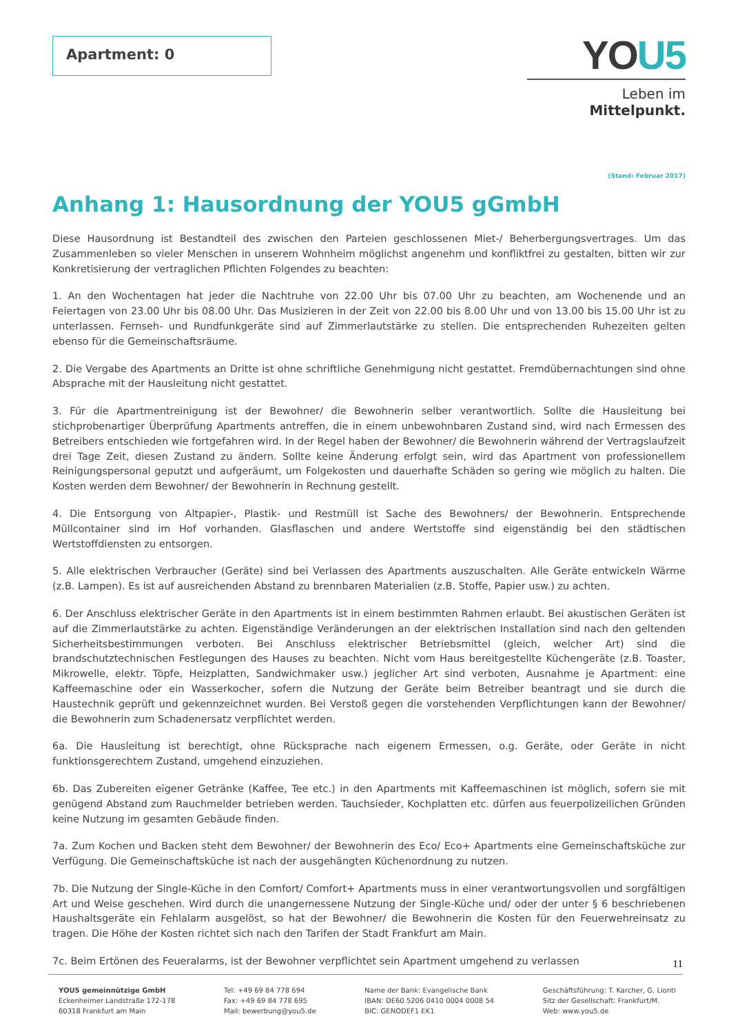Apartment: 0
YOU5
Leben im Mittelpunkt.
(Stand: Februar 2017)
Anhang 1: Hausordnung der YOU5 gGmbH
Diese Hausordnung ist Bestandteil des zwischen den Parteien geschlossenen Miet-/ Beherbergungsvertrages. Um das Zusammenleben so vieler Menschen in unserem Wohnheim möglichst angenehm und konfliktfrei zu gestalten, bitten wir zur Konkretisierung der vertraglichen Pflichten Folgendes zu beachten:
1. An den Wochentagen hat jeder die Nachtruhe von 22.00 Uhr bis 07.00 Uhr zu beachten, am Wochenende und an Feiertagen von 23.00 Uhr bis 08.00 Uhr. Das Musizieren in der Zeit von 22.00 bis 8.00 Uhr und von 13.00 bis 15.00 Uhr ist zu unterlassen. Fernseh- und Rundfunkgeräte sind auf Zimmerlautstärke zu stellen. Die entsprechenden Ruhezeiten gelten ebenso für die Gemeinschaftsräume.
2. Die Vergabe des Apartments an Dritte ist ohne schriftliche Genehmigung nicht gestattet. Fremdübernachtungen sind ohne Absprache mit der Hausleitung nicht gestattet.
3. Für die Apartmentreinigung ist der Bewohner/ die Bewohnerin selber verantwortlich. Sollte die Hausleitung bei stichprobenartiger Überprüfung Apartments antreffen, die in einem unbewohnbaren Zustand sind, wird nach Ermessen des Betreibers entschieden wie fortgefahren wird. In der Regel haben der Bewohner/ die Bewohnerin während der Vertragslaufzeit drei Tage Zeit, diesen Zustand zu ändern. Sollte keine Änderung erfolgt sein, wird das Apartment von professionellem Reinigungspersonal geputzt und aufgeräumt, um Folgekosten und dauerhafte Schäden so gering wie möglich zu halten. Die Kosten werden dem Bewohner/ der Bewohnerin in Rechnung gestellt.
4. Die Entsorgung von Altpapier-, Plastik- und Restmüll ist Sache des Bewohners/ der Bewohnerin. Entsprechende Müllcontainer sind im Hof vorhanden. Glasflaschen und andere Wertstoffe sind eigenständig bei den städtischen Wertstoffdiensten zu entsorgen.
5. Alle elektrischen Verbraucher (Geräte) sind bei Verlassen des Apartments auszuschalten. Alle Geräte entwickeln Wärme (z.B. Lampen). Es ist auf ausreichenden Abstand zu brennbaren Materialien (z.B. Stoffe, Papier usw.) zu achten.
6. Der Anschluss elektrischer Geräte in den Apartments ist in einem bestimmten Rahmen erlaubt. Bei akustischen Geräten ist auf die Zimmerlautstärke zu achten. Eigenständige Veränderungen an der elektrischen Installation sind nach den geltenden Sicherheitsbestimmungen verboten. Bei Anschluss elektrischer Betriebsmittel (gleich, welcher Art) sind die brandschutztechnischen Festlegungen des Hauses zu beachten. Nicht vom Haus bereitgestellte Küchengeräte (z.B. Toaster, Mikrowelle, elektr. Töpfe, Heizplatten, Sandwichmaker usw.) jeglicher Art sind verboten, Ausnahme je Apartment: eine Kaffeemaschine oder ein Wasserkocher, sofern die Nutzung der Geräte beim Betreiber beantragt und sie durch die Haustechnik geprüft und gekennzeichnet wurden. Bei Verstoß gegen die vorstehenden Verpflichtungen kann der Bewohner/ die Bewohnerin zum Schadenersatz verpflichtet werden.
6a. Die Hausleitung ist berechtigt, ohne Rücksprache nach eigenem Ermessen, o.g. Geräte, oder Geräte in nicht funktionsgerechtem Zustand, umgehend einzuziehen.
6b. Das Zubereiten eigener Getränke (Kaffee, Tee etc.) in den Apartments mit Kaffeemaschinen ist möglich, sofern sie mit genügend Abstand zum Rauchmelder betrieben werden. Tauchsieder, Kochplatten etc. dürfen aus feuerpolizeilichen Gründen keine Nutzung im gesamten Gebäude finden.
7a. Zum Kochen und Backen steht dem Bewohner/ der Bewohnerin des Eco/ Eco+ Apartments eine Gemeinschaftsküche zur Verfügung. Die Gemeinschaftsküche ist nach der ausgehängten Küchenordnung zu nutzen.
7b. Die Nutzung der Single-Küche in den Comfort/ Comfort+ Apartments muss in einer verantwortungsvollen und sorgfältigen Art und Weise geschehen. Wird durch die unangemessene Nutzung der Single-Küche und/ oder der unter § 6 beschriebenen Haushaltsgeräte ein Fehlalarm ausgelöst, so hat der Bewohner/ die Bewohnerin die Kosten für den Feuerwehreinsatz zu tragen. Die Höhe der Kosten richtet sich nach den Tarifen der Stadt Frankfurt am Main.
7c. Beim Ertönen des Feueralarms, ist der Bewohner verpflichtet sein Apartment umgehend zu verlassen
11
YOU5 gemeinnützige GmbH
Eckenheimer Landstraße 172-178
60318 Frankfurt am Main
Tel: +49 69 84 778 694
Fax: +49 69 84 778 695
Mail: bewerbung@you5.de
Name der Bank: Evangelische Bank
IBAN: DE60 5206 0410 0004 0008 54
BIC: GENODEF1 EK1
Geschäftsführung: T. Karcher, G. Lionti
Sitz der Gesellschaft: Frankfurt/M.
Web: www.you5.de